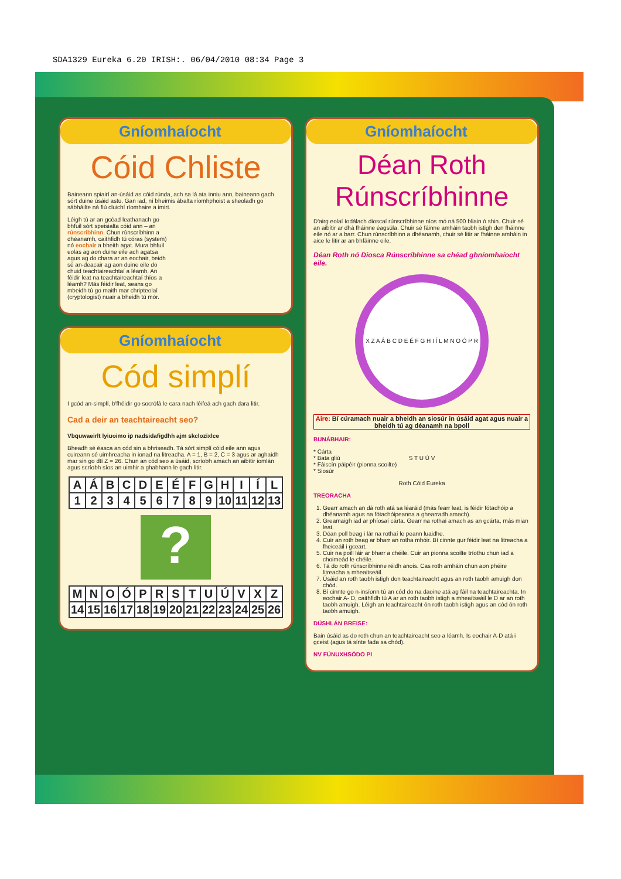SDA1329 Eureka 6.20 IRISH:. 06/04/2010 08:34 Page 3
Gníomhaíocht
Cóid Chliste
Baineann spiairí an-úsáid as cóid rúnda, ach sa lá ata inniu ann, baineann gach sórt duine úsáid astu. Gan iad, ní bheimis ábalta ríomhphoist a sheoladh go sábháilte ná fiú cluichí ríomhaire a imirt.
Léigh tú ar an gcéad leathanach go bhfuil sórt speisialta cóid ann – an rúnscríbhinn. Chun rúnscríbhinn a dhéanamh, caithfidh tú córas (system) nó eochair a bheith agat. Mura bhfuil eolas ag aon duine eile ach agatsa agus ag do chara ar an eochair, beidh sé an-deacair ag aon duine eile do chuid teachtaireachtaí a léamh. An féidir leat na teachtaireachtaí thíos a léamh? Más féidir leat, seans go mbeidh tú go maith mar chripteolaí (cryptologist) nuair a bheidh tú mór.
Gníomhaíocht
Cód simplí
I gcód an-simplí, b'fhéidir go socrófá le cara nach léifeá ach gach dara litir.
Cad a deir an teachtaireacht seo?
Vbquwaeirlt lyiuoimo ip nadsidafigdhh ajm skclozixlce
Bheadh sé éasca an cód sin a bhriseadh. Tá sórt simplí cóid eile ann agus cuireann sé uimhreacha in ionad na litreacha. A = 1, B = 2, C = 3 agus ar aghaidh mar sin go dtí Z = 26. Chun an cód seo a úsáid, scríobh amach an aibítir iomlán agus scríobh síos an uimhir a ghabhann le gach litir.
| A | Á | B | C | D | E | É | F | G | H | I | Í | L |
| 1 | 2 | 3 | 4 | 5 | 6 | 7 | 8 | 9 | 10 | 11 | 12 | 13 |
?
| M | N | O | Ó | P | R | S | T | U | Ú | V | X | Z |
| 14 | 15 | 16 | 17 | 18 | 19 | 20 | 21 | 22 | 23 | 24 | 25 | 26 |
Gníomhaíocht
Déan Roth
Rúnscríbhinne
D'airg eolaí Iodálach dioscaí rúnscríbhinne níos mó ná 500 bliain ó shin. Chuir sé an aibítir ar dhá fháinne éagsúla. Chuir sé fáinne amháin taobh istigh den fháinne eile nó ar a barr. Chun rúnscríbhinn a dhéanamh, chuir sé litir ar fháinne amháin in aice le litir ar an bhfáinne eile.
Déan Roth nó Diosca Rúnscríbhinne sa chéad ghníomhaíocht eile.
X Z A Á B C D E É F G H I Í L M N O Ó P R S T U Ú V
Aire: Bí cúramach nuair a bheidh an siosúr in úsáid agat agus nuair a bheidh tú ag déanamh na bpoll
BUNÁBHAIR:
* Cárta
* Bata gliú
* Fáiscín páipéir (pionna scoilte)
* Siosúr
Roth Cóid Eureka
TREORACHA
1. Gearr amach an dá roth atá sa léaráid (más fearr leat, is féidir fótachóip a dhéanamh agus na fótachóipeanna a ghearradh amach).
2. Greamaigh iad ar phíosaí cárta. Gearr na rothaí amach as an gcárta, más mian leat.
3. Déan poll beag i lár na rothaí le peann luaidhe.
4. Cuir an roth beag ar bharr an rotha mhóir. Bí cinnte gur féidir leat na litreacha a fheiceáil i gceart.
5. Cuir na poill láir ar bharr a chéile. Cuir an pionna scoilte tríothu chun iad a choimeád le chéile.
6. Tá do roth rúnscríbhinne réidh anois. Cas roth amháin chun aon phéire litreacha a mheaitseáil.
7. Úsáid an roth taobh istigh don teachtaireacht agus an roth taobh amuigh don chód.
8. Bí cinnte go n-insíonn tú an cód do na daoine atá ag fáil na teachtaireachta. In eochair A- D, caithfidh tú A ar an roth taobh istigh a mheaitseáil le D ar an roth taobh amuigh. Léigh an teachtaireacht ón roth taobh istigh agus an cód ón roth taobh amuigh.
DÚSHLÁN BREISE:
Bain úsáid as do roth chun an teachtaireacht seo a léamh. Is eochair A-D atá i gceist (agus tá sínte fada sa chód).
NV FÚNUXHSÓDO PI